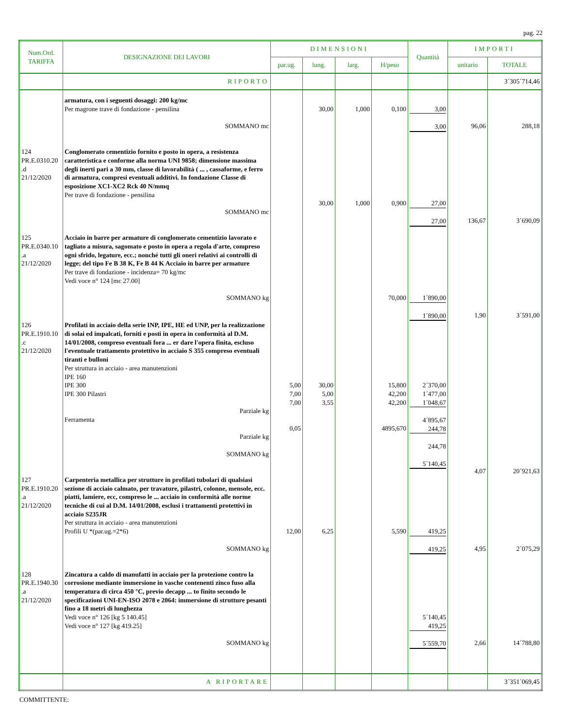pag. 22
| Num.Ord. TARIFFA | DESIGNAZIONE DEI LAVORI | DIMENSIONI | | | | Quantità | IMPORTI | |
| --- | --- | --- | --- | --- | --- | --- | --- | --- |
| | | par.ug. | lung. | larg. | H/peso | | unitario | TOTALE |
| | RIPORTO | | | | | | | 3´305´714,46 |
| | armatura, con i seguenti dosaggi: 200 kg/mc Per magrone trave di fondazione - pensilina SOMMANO mc | | 30,00 | 1,000 | 0,100 | 3,00 3,00 | 96,06 | 288,18 |
| 124 PR.E.0310.20 .d 21/12/2020 | Conglomerato cementizio fornito e posto in opera, a resistenza caratteristica e conforme alla norma UNI 9858; dimensione massima degli inerti pari a 30 mm, classe di lavorabilità ( ... , cassaforme, e ferro di armatura, compresi eventuali additivi. In fondazione Classe di esposizione XC1-XC2 Rck 40 N/mmq Per trave di fondazione - pensilina SOMMANO mc | | 30,00 | 1,000 | 0,900 | 27,00 27,00 | 136,67 | 3´690,09 |
| 125 PR.E.0340.10 .a 21/12/2020 | Acciaio in barre per armature di conglomerato cementizio lavorato e tagliato a misura, sagomato e posto in opera a regola d'arte, compreso ogni sfrido, legature, ecc.; nonché tutti gli oneri relativi ai controlli di legge; del tipo Fe B 38 K, Fe B 44 K Acciaio in barre per armature Per trave di fondazione - incidenza= 70 kg/mc Vedi voce n° 124 [mc 27.00] SOMMANO kg | | | | 70,000 | 1´890,00 1´890,00 | 1,90 | 3´591,00 |
| 126 PR.E.1910.10 .c 21/12/2020 | Profilati in acciaio della serie INP, IPE, HE ed UNP, per la realizzazione di solai ed impalcati, forniti e posti in opera in conformità al D.M. 14/01/2008, compreso eventuali fora ... er dare l'opera finita, escluso l'eventuale trattamento protettivo in acciaio S 355 compreso eventuali tiranti e bulloni Per struttura in acciaio - area manutenzioni IPE 160 IPE 300 IPE 300 Pilastri Parziale kg Ferramenta Parziale kg SOMMANO kg | 5,00 7,00 7,00 0,05 | 30,00 5,00 3,55 | | 15,800 42,200 42,200 4895,670 | 2´370,00 1´477,00 1´048,67 4´895,67 244,78 244,78 5´140,45 | 4,07 | 20´921,63 |
| 127 PR.E.1910.20 .a 21/12/2020 | Carpenteria metallica per strutture in profilati tubolari di qualsiasi sezione di acciaio calmato, per travature, pilastri, colonne, mensole, ecc. piatti, lamiere, ecc, compreso le ... acciaio in conformità alle norme tecniche di cui al D.M. 14/01/2008, esclusi i trattamenti protettivi in acciaio S235JR Per struttura in acciaio - area manutenzioni Profili U *(par.ug.=2*6) SOMMANO kg | 12,00 | 6,25 | | 5,590 | 419,25 419,25 | 4,95 | 2´075,29 |
| 128 PR.E.1940.30 .a 21/12/2020 | Zincatura a caldo di manufatti in acciaio per la protezione contro la corrosione mediante immersione in vasche contenenti zinco fuso alla temperatura di circa 450 °C, previo decapp ... to finito secondo le specificazioni UNI-EN-ISO 2078 e 2064: immersione di strutture pesanti fino a 18 metri di lunghezza Vedi voce n° 126 [kg 5 140.45] Vedi voce n° 127 [kg 419.25] SOMMANO kg | | | | | 5´140,45 419,25 5´559,70 | 2,66 | 14´788,80 |
| | A RIPORTARE | | | | | | | 3´351´069,45 |
COMMITTENTE: